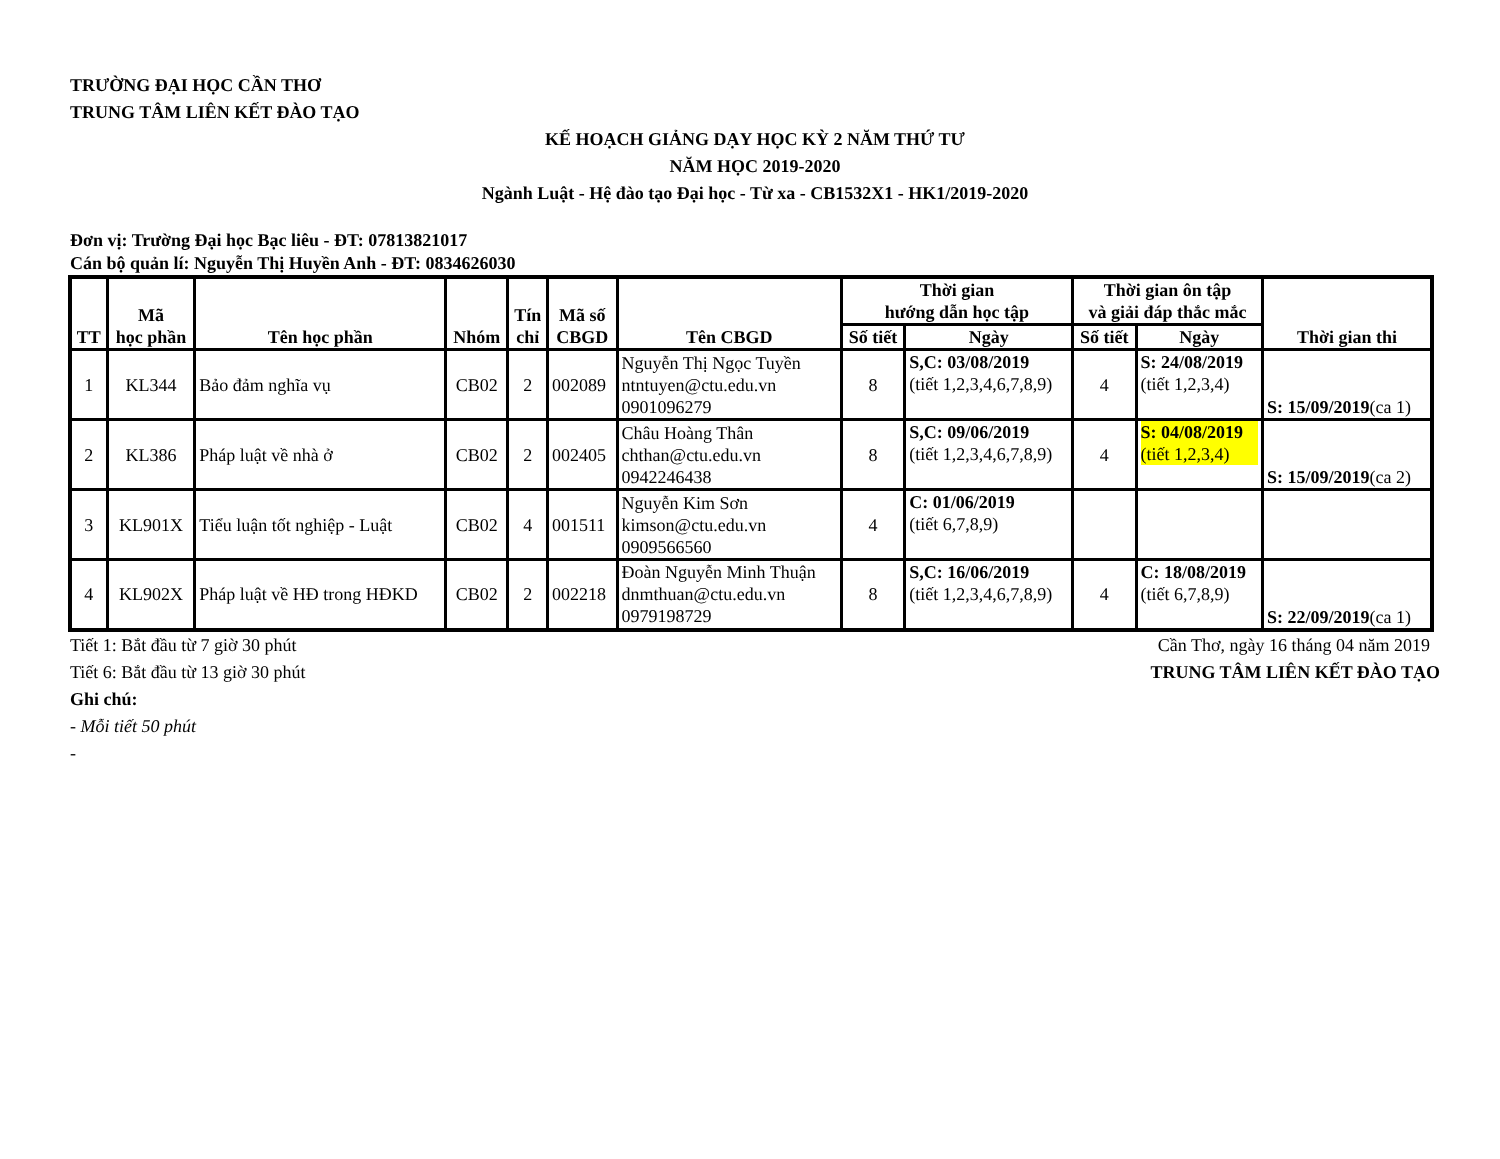TRƯỜNG ĐẠI HỌC CẦN THƠ
TRUNG TÂM LIÊN KẾT ĐÀO TẠO
KẾ HOẠCH GIẢNG DẠY HỌC KỲ 2 NĂM THỨ TƯ
NĂM HỌC 2019-2020
Ngành Luật - Hệ đào tạo Đại học - Từ xa - CB1532X1 - HK1/2019-2020
Đơn vị: Trường Đại học Bạc liêu - ĐT: 07813821017
Cán bộ quản lí: Nguyễn Thị Huyền Anh - ĐT: 0834626030
| TT | Mã học phần | Tên học phần | Nhóm | Tín chỉ | Mã số CBGD | Tên CBGD | Thời gian hướng dẫn học tập | | Thời gian ôn tập và giải đáp thắc mắc | | Thời gian thi |
| --- | --- | --- | --- | --- | --- | --- | --- | --- | --- | --- | --- |
| | | | | | | | Số tiết | Ngày | Số tiết | Ngày | |
| 1 | KL344 | Bảo đảm nghĩa vụ | CB02 | 2 | 002089 | Nguyễn Thị Ngọc Tuyền ntntuyen@ctu.edu.vn 0901096279 | 8 | S,C: 03/08/2019 (tiết 1,2,3,4,6,7,8,9) | 4 | S: 24/08/2019 (tiết 1,2,3,4) | S: 15/09/2019 (ca 1) |
| 2 | KL386 | Pháp luật về nhà ở | CB02 | 2 | 002405 | Châu Hoàng Thân chthan@ctu.edu.vn 0942246438 | 8 | S,C: 09/06/2019 (tiết 1,2,3,4,6,7,8,9) | 4 | S: 04/08/2019 (tiết 1,2,3,4) | S: 15/09/2019 (ca 2) |
| 3 | KL901X | Tiểu luận tốt nghiệp - Luật | CB02 | 4 | 001511 | Nguyễn Kim Sơn kimson@ctu.edu.vn 0909566560 | 4 | C: 01/06/2019 (tiết 6,7,8,9) | | | |
| 4 | KL902X | Pháp luật về HĐ trong HĐKD | CB02 | 2 | 002218 | Đoàn Nguyễn Minh Thuận dnmthuan@ctu.edu.vn 0979198729 | 8 | S,C: 16/06/2019 (tiết 1,2,3,4,6,7,8,9) | 4 | C: 18/08/2019 (tiết 6,7,8,9) | S: 22/09/2019 (ca 1) |
Tiết 1: Bắt đầu từ 7 giờ 30 phút
Cần Thơ, ngày 16 tháng 04 năm 2019
Tiết 6: Bắt đầu từ 13 giờ 30 phút
TRUNG TÂM LIÊN KẾT ĐÀO TẠO
Ghi chú:
- Mỗi tiết 50 phút
-